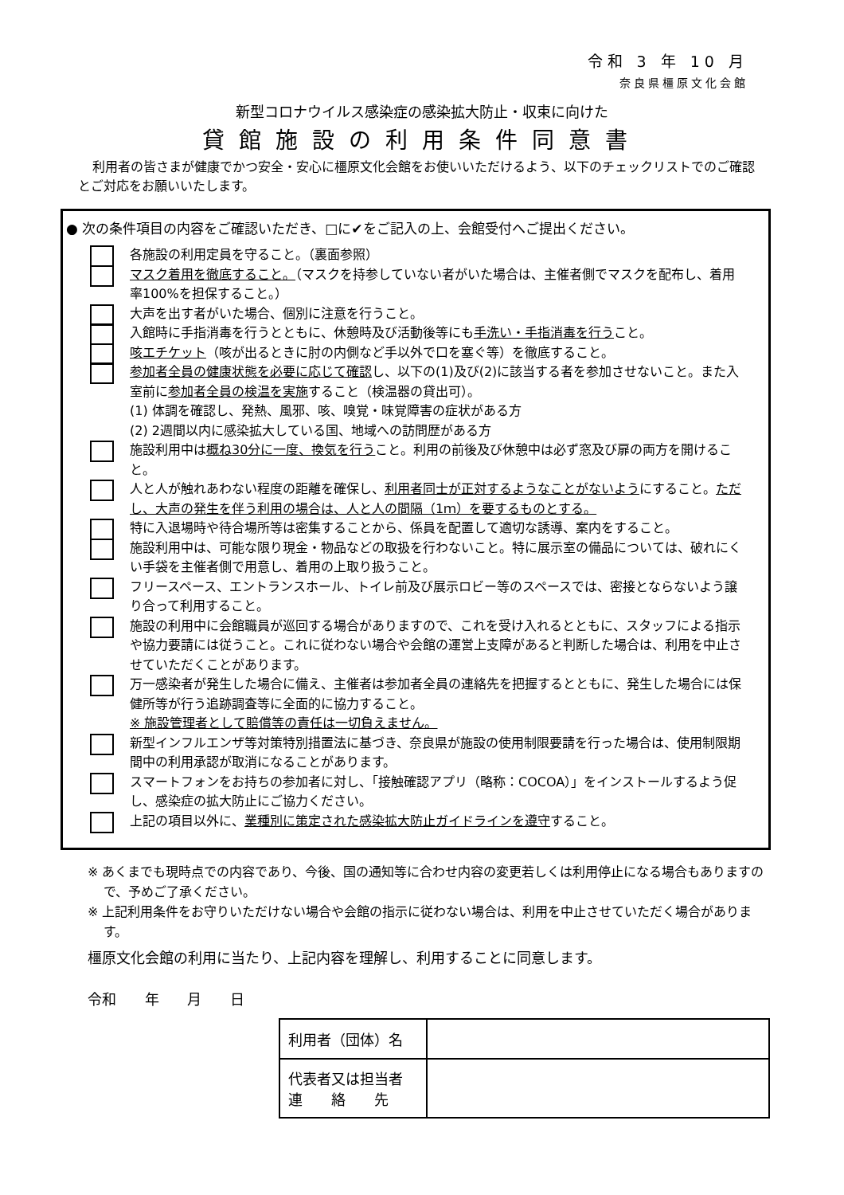令和 3 年 10 月
奈良県橿原文化会館
新型コロナウイルス感染症の感染拡大防止・収束に向けた
貸館施設の利用条件同意書
利用者の皆さまが健康でかつ安全・安心に橿原文化会館をお使いいただけるよう、以下のチェックリストでのご確認とご対応をお願いいたします。
● 次の条件項目の内容をご確認いただき、□に✔をご記入の上、会館受付へご提出ください。
各施設の利用定員を守ること。（裏面参照）
マスク着用を徹底すること。（マスクを持参していない者がいた場合は、主催者側でマスクを配布し、着用率100%を担保すること。）
大声を出す者がいた場合、個別に注意を行うこと。
入館時に手指消毒を行うとともに、休憩時及び活動後等にも手洗い・手指消毒を行うこと。
咳エチケット（咳が出るときに肘の内側など手以外で口を塞ぐ等）を徹底すること。
参加者全員の健康状態を必要に応じて確認し、以下の(1)及び(2)に該当する者を参加させないこと。また入室前に参加者全員の検温を実施すること（検温器の貸出可）。
(1) 体調を確認し、発熱、風邪、咳、嗅覚・味覚障害の症状がある方
(2) 2週間以内に感染拡大している国、地域への訪問歴がある方
施設利用中は概ね30分に一度、換気を行うこと。利用の前後及び休憩中は必ず窓及び扉の両方を開けること。
人と人が触れあわない程度の距離を確保し、利用者同士が正対するようなことがないようにすること。ただし、大声の発生を伴う利用の場合は、人と人の間隔（1ｍ）を要するものとする。
特に入退場時や待合場所等は密集することから、係員を配置して適切な誘導、案内をすること。
施設利用中は、可能な限り現金・物品などの取扱を行わないこと。特に展示室の備品については、破れにくい手袋を主催者側で用意し、着用の上取り扱うこと。
フリースペース、エントランスホール、トイレ前及び展示ロビー等のスペースでは、密接とならないよう譲り合って利用すること。
施設の利用中に会館職員が巡回する場合がありますので、これを受け入れるとともに、スタッフによる指示や協力要請には従うこと。これに従わない場合や会館の運営上支障があると判断した場合は、利用を中止させていただくことがあります。
万一感染者が発生した場合に備え、主催者は参加者全員の連絡先を把握するとともに、発生した場合には保健所等が行う追跡調査等に全面的に協力すること。
※ 施設管理者として賠償等の責任は一切負えません。
新型インフルエンザ等対策特別措置法に基づき、奈良県が施設の使用制限要請を行った場合は、使用制限期間中の利用承認が取消になることがあります。
スマートフォンをお持ちの参加者に対し、「接触確認アプリ（略称：COCOA）」をインストールするよう促し、感染症の拡大防止にご協力ください。
上記の項目以外に、業種別に策定された感染拡大防止ガイドラインを遵守すること。
※ あくまでも現時点での内容であり、今後、国の通知等に合わせ内容の変更若しくは利用停止になる場合もありますので、予めご了承ください。
※ 上記利用条件をお守りいただけない場合や会館の指示に従わない場合は、利用を中止させていただく場合があります。
橿原文化会館の利用に当たり、上記内容を理解し、利用することに同意します。
令和 年 月 日
| 利用者（団体）名 | |
| 代表者又は担当者 連 絡 先 | |